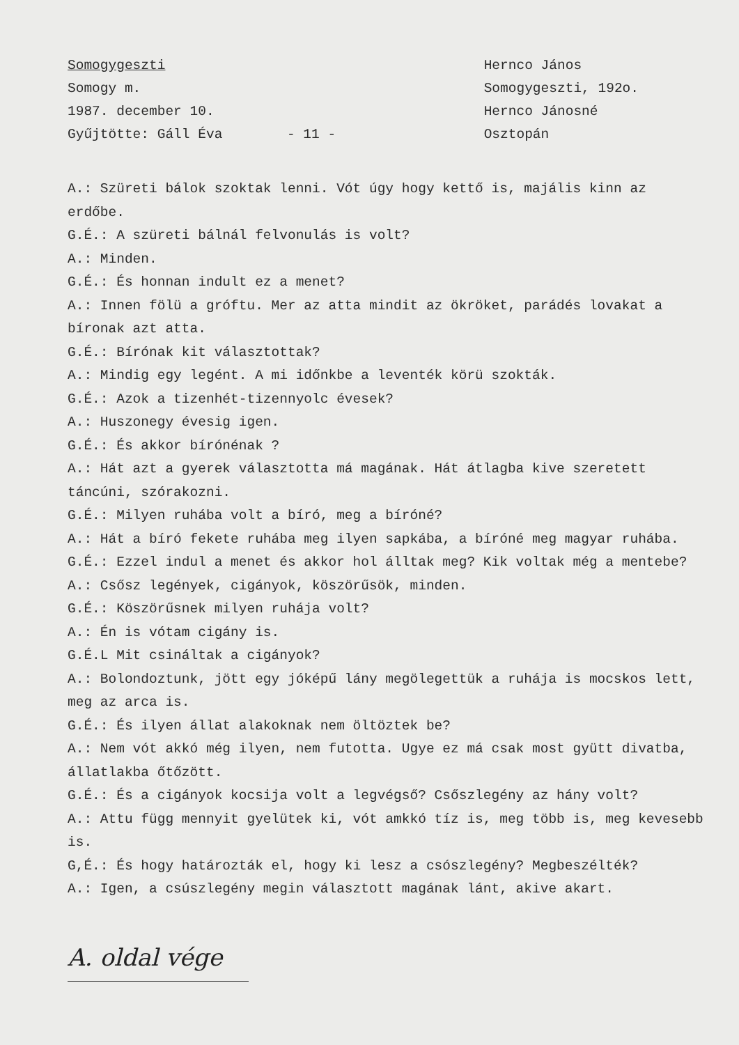Somogygeszti
Somogy m.
1987. december 10.
Gyűjtötte: Gáll Éva
- 11 - Hernco János
Somogygeszti, 192o.
Hernco Jánosné
Osztopán
A.: Szüreti bálok szoktak lenni. Vót úgy hogy kettő is, majális kinn az erdőbe.
G.É.: A szüreti bálnál felvonulás is volt?
A.: Minden.
G.É.: És honnan indult ez a menet?
A.: Innen fölü a gróftu. Mer az atta mindit az ökröket, parádés lovakat a bíronak azt atta.
G.É.: Bírónak kit választottak?
A.: Mindig egy legént. A mi időnkbe a leventék körü szokták.
G.É.: Azok a tizenhét-tizennyolc évesek?
A.: Huszonegy évesig igen.
G.É.: És akkor bírónénak ?
A.: Hát azt a gyerek választotta má magának. Hát átlagba kive szeretett táncúni, szórakozni.
G.É.: Milyen ruhába volt a bíró, meg a bíróné?
A.: Hát a bíró fekete ruhába meg ilyen sapkába, a bíróné meg magyar ruhába.
G.É.: Ezzel indul a menet és akkor hol álltak meg? Kik voltak még a mentebe?
A.: Csősz legények, cigányok, köszörűsök, minden.
G.É.: Köszörűsnek milyen ruhája volt?
A.: Én is vótam cigány is.
G.É.L Mit csináltak a cigányok?
A.: Bolondoztunk, jött egy jóképű lány megölegettük a ruhája is mocskos lett, meg az arca is.
G.É.: És ilyen állat alakoknak nem öltöztek be?
A.: Nem vót akkó még ilyen, nem futotta. Ugye ez má csak most gyütt divatba, állatlakba őtőzött.
G.É.: És a cigányok kocsija volt a legvégső? Csőszlegény az hány volt?
A.: Attu függ mennyit gyelütek ki, vót amkkó tíz is, meg több is, meg kevesebb is.
G,É.: És hogy határozták el, hogy ki lesz a csószlegény? Megbeszélték?
A.: Igen, a csúszlegény megin választott magának lánt, akive akart.
A. oldal vége